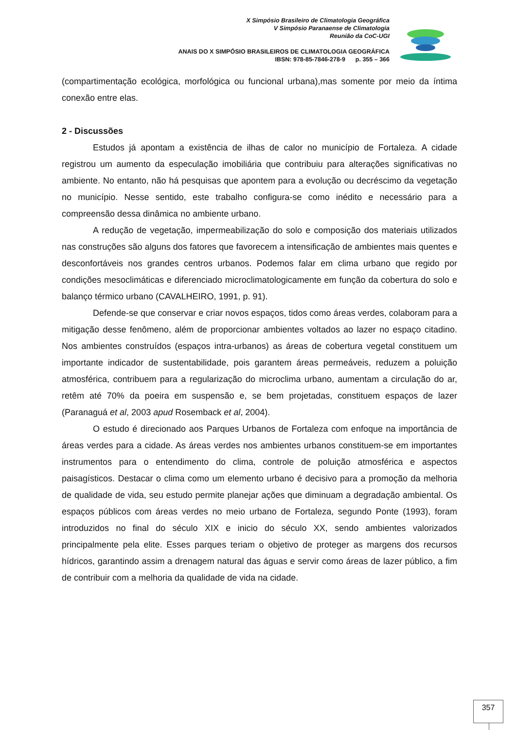X Simpósio Brasileiro de Climatologia Geográfica
V Simpósio Paranaense de Climatologia
Reunião da CoC-UGI
ANAIS DO X SIMPÓSIO BRASILEIROS DE CLIMATOLOGIA GEOGRÁFICA
IBSN: 978-85-7846-278-9 p. 355 – 366
(compartimentação ecológica, morfológica ou funcional urbana),mas somente por meio da íntima conexão entre elas.
2 - Discussões
Estudos já apontam a existência de ilhas de calor no município de Fortaleza. A cidade registrou um aumento da especulação imobiliária que contribuiu para alterações significativas no ambiente. No entanto, não há pesquisas que apontem para a evolução ou decréscimo da vegetação no município. Nesse sentido, este trabalho configura-se como inédito e necessário para a compreensão dessa dinâmica no ambiente urbano.
A redução de vegetação, impermeabilização do solo e composição dos materiais utilizados nas construções são alguns dos fatores que favorecem a intensificação de ambientes mais quentes e desconfortáveis nos grandes centros urbanos. Podemos falar em clima urbano que regido por condições mesoclimáticas e diferenciado microclimatologicamente em função da cobertura do solo e balanço térmico urbano (CAVALHEIRO, 1991, p. 91).
Defende-se que conservar e criar novos espaços, tidos como áreas verdes, colaboram para a mitigação desse fenômeno, além de proporcionar ambientes voltados ao lazer no espaço citadino. Nos ambientes construídos (espaços intra-urbanos) as áreas de cobertura vegetal constituem um importante indicador de sustentabilidade, pois garantem áreas permeáveis, reduzem a poluição atmosférica, contribuem para a regularização do microclima urbano, aumentam a circulação do ar, retêm até 70% da poeira em suspensão e, se bem projetadas, constituem espaços de lazer (Paranaguá et al, 2003 apud Rosemback et al, 2004).
O estudo é direcionado aos Parques Urbanos de Fortaleza com enfoque na importância de áreas verdes para a cidade. As áreas verdes nos ambientes urbanos constituem-se em importantes instrumentos para o entendimento do clima, controle de poluição atmosférica e aspectos paisagísticos. Destacar o clima como um elemento urbano é decisivo para a promoção da melhoria de qualidade de vida, seu estudo permite planejar ações que diminuam a degradação ambiental. Os espaços públicos com áreas verdes no meio urbano de Fortaleza, segundo Ponte (1993), foram introduzidos no final do século XIX e inicio do século XX, sendo ambientes valorizados principalmente pela elite. Esses parques teriam o objetivo de proteger as margens dos recursos hídricos, garantindo assim a drenagem natural das águas e servir como áreas de lazer público, a fim de contribuir com a melhoria da qualidade de vida na cidade.
357